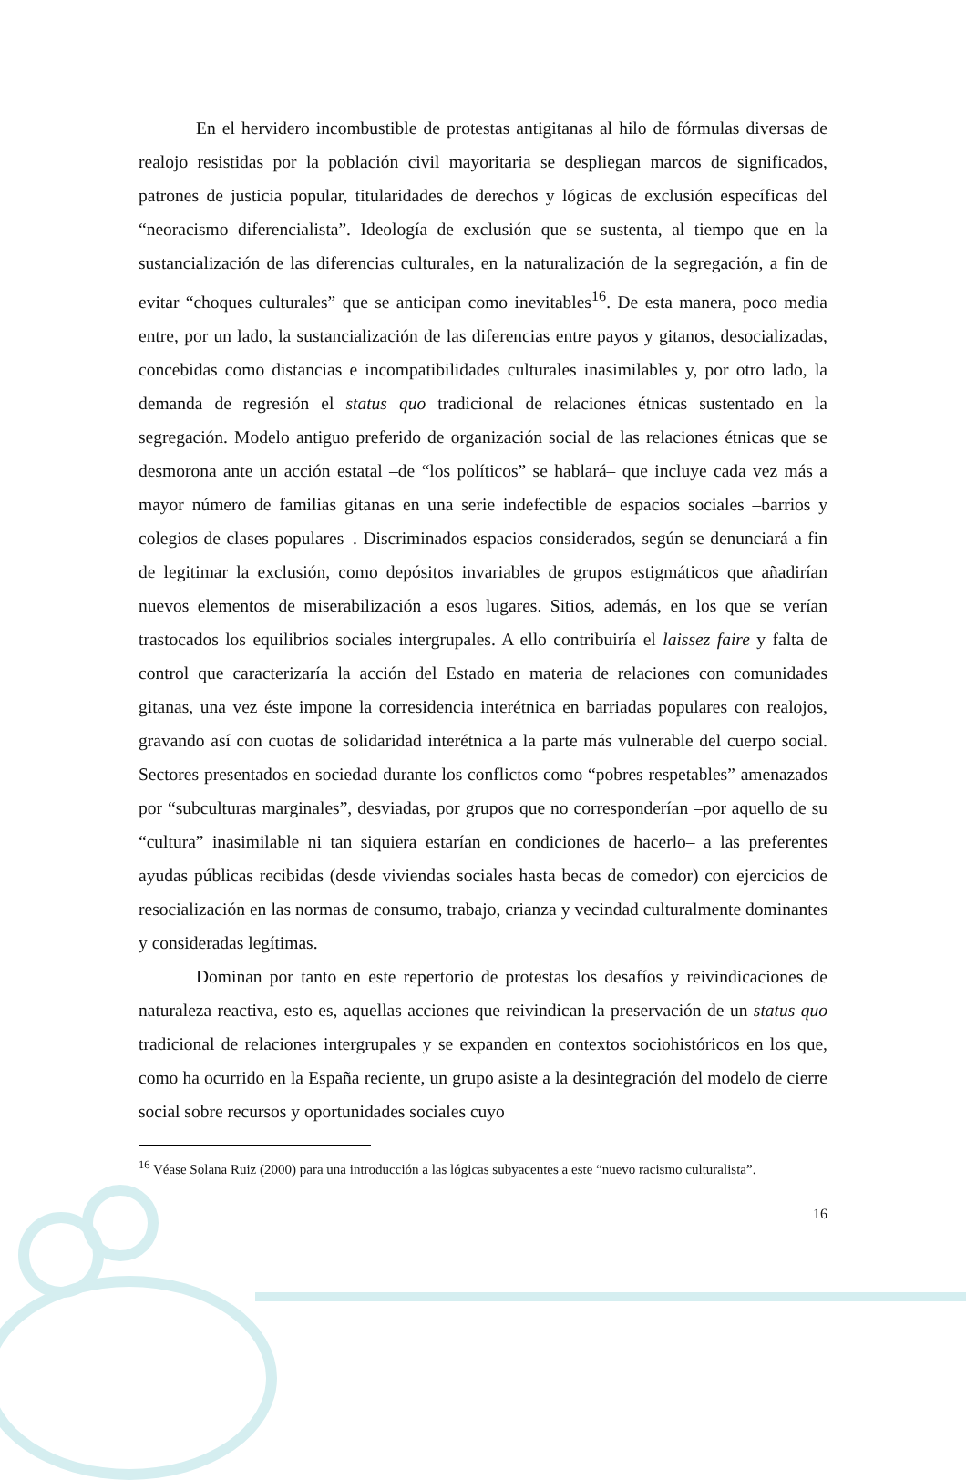En el hervidero incombustible de protestas antigitanas al hilo de fórmulas diversas de realojo resistidas por la población civil mayoritaria se despliegan marcos de significados, patrones de justicia popular, titularidades de derechos y lógicas de exclusión específicas del “neoracismo diferencialista”. Ideología de exclusión que se sustenta, al tiempo que en la sustancialización de las diferencias culturales, en la naturalización de la segregación, a fin de evitar “choques culturales” que se anticipan como inevitables<sup>16</sup>. De esta manera, poco media entre, por un lado, la sustancialización de las diferencias entre payos y gitanos, desocializadas, concebidas como distancias e incompatibilidades culturales inasimilables y, por otro lado, la demanda de regresión el status quo tradicional de relaciones étnicas sustentado en la segregación. Modelo antiguo preferido de organización social de las relaciones étnicas que se desmorona ante un acción estatal –de “los políticos” se hablará– que incluye cada vez más a mayor número de familias gitanas en una serie indefectible de espacios sociales –barrios y colegios de clases populares–. Discriminados espacios considerados, según se denunciará a fin de legitimar la exclusión, como depósitos invariables de grupos estigmáticos que añadirían nuevos elementos de miserabilización a esos lugares. Sitios, además, en los que se verían trastocados los equilibrios sociales intergrupales. A ello contribuiría el laissez faire y falta de control que caracterizaría la acción del Estado en materia de relaciones con comunidades gitanas, una vez éste impone la corresidencia interétnica en barriadas populares con realojos, gravando así con cuotas de solidaridad interétnica a la parte más vulnerable del cuerpo social. Sectores presentados en sociedad durante los conflictos como “pobres respetables” amenazados por “subculturas marginales”, desviadas, por grupos que no corresponderían –por aquello de su “cultura” inasimilable ni tan siquiera estarían en condiciones de hacerlo– a las preferentes ayudas públicas recibidas (desde viviendas sociales hasta becas de comedor) con ejercicios de resocialización en las normas de consumo, trabajo, crianza y vecindad culturalmente dominantes y consideradas legítimas.
Dominan por tanto en este repertorio de protestas los desafíos y reivindicaciones de naturaleza reactiva, esto es, aquellas acciones que reivindican la preservación de un status quo tradicional de relaciones intergrupales y se expanden en contextos sociohistóricos en los que, como ha ocurrido en la España reciente, un grupo asiste a la desintegración del modelo de cierre social sobre recursos y oportunidades sociales cuyo
<sup>16</sup> Véase Solana Ruiz (2000) para una introducción a las lógicas subyacentes a este “nuevo racismo culturalista”.
16